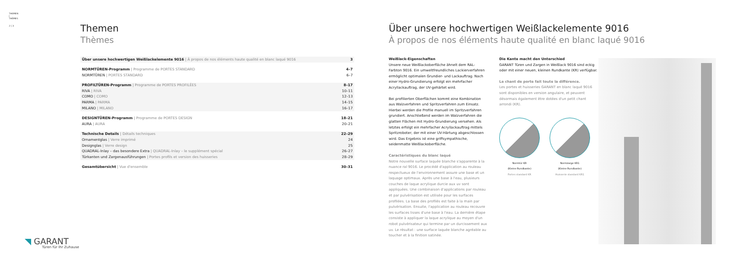THEMEN | THÈMES
2 | 3
Themen
Thèmes
| Über unsere hochwertigen Weißlackelemente 9016 / À propos de nos éléments haute qualité en blanc laqué 9016 | 3 |
| NORMTÜREN-Programm / Programme de PORTES STANDARD | 4–7 |
| NORMTÜREN / PORTES STANDARD | 6–7 |
| PROFILTÜREN-Programm / Programme de PORTES PROFILÉES | 8–17 |
| RIVA / RIVA | 10–11 |
| COMO / COMO | 12–13 |
| PARMA / PARMA | 14–15 |
| MILANO / MILANO | 16–17 |
| DESIGNTÜREN-Programm / Programme de PORTES DESIGN | 18–21 |
| AURA / AURA | 20–21 |
| Technische Details / Détails techniques | 22–29 |
| Ornamentglas / Verre imprimé | 24 |
| Designglas / Verre design | 25 |
| QUADRAL-Inlay – das besondere Extra / QUADRAL-Inlay – le supplément spécial | 26–27 |
| Türkanten und Zargenausführungen / Portes profils et version des huisseries | 28–29 |
| Gesamtübersicht / Vue d'ensemble | 30–31 |
◥ GARANT
Türen für Ihr Zuhause
Über unsere hochwertigen Weißlackelemente 9016
À propos de nos éléments haute qualité en blanc laqué 9016
Weißlack-Eigenschaften
Unsere neue Weißlackoberfläche ähnelt dem RAL-Farbton 9016. Ein umweltfreundliches Lackierverfahren ermöglicht optimalen Grundier- und Lackauftrag. Nach einer Hydro-Grundierung erfolgt ein mehrfacher Acryllackauftrag, der UV-gehärtet wird.
Bei profilierten Oberflächen kommt eine Kombination aus Walzverfahren und Spritzverfahren zum Einsatz. Hierbei werden die Profile manuell im Spritzverfahren grundiert. Anschließend werden im Walzverfahren die glatten Flächen mit Hydro-Grundierung versehen. Als letztes erfolgt ein mehrfacher Acryllackauftrag mittels Spritzroboter, der mit einer UV-Härtung abgeschlossen wird. Das Ergebnis ist eine griffsympathische, seidenmatte Weißlackoberfläche.
Caractéristiques du blanc laqué
Notre nouvelle surface laquée blanche s'apparente à la nuance ral 9016. Le procédé d'application au rouleau respectueux de l'environnement assure une base et un laquage optimaux. Après une base à l'eau, plusieurs couches de laque acrylique durcie aux uv sont appliquées. Une combinaison d'applications par rouleau et par pulvérisation est utilisée pour les surfaces profilées. La base des profilés est faite à la main par pulvérisation. Ensuite, l'application au rouleau recouvre les surfaces lisses d'une base à l'eau. La dernière étape consiste à appliquer la laque acrylique au moyen d'un robot pulvérisateur qui termine par un durcissement aux uv. Le résultat : une surface laquée blanche agréable au toucher et à la finition satinée.
Die Kante macht den Unterschied
GARANT Türen und Zargen in Weißlack 9016 sind eckig oder mit einer neuen, kleinen Rundkante (KR) verfügbar.
Le chant de porte fait toute la différence.
Les portes et huisseries GARANT en blanc laqué 9016 sont disponibles en version angulaire, et peuvent désormais également être dotées d'un petit chant arrondi (KR).
Normtür KR
(Kleine Rundkante)
Portes standard KR
Normzarge KR1
(Kleine Rundkante)
Huisserie standard KR1